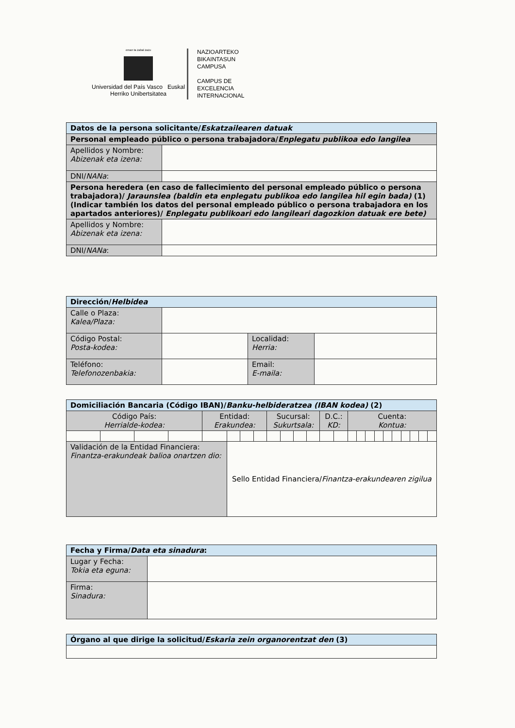eman ta zabal zazu
Universidad del País Vasco Euskal Herriko Unibertsitatea
NAZIOARTEKO
BIKAINTASUN
CAMPUSA
CAMPUS DE
EXCELENCIA
INTERNACIONAL
| Datos de la persona solicitante/ Eskatzailearen datuak | |
| --- | --- |
| Personal empleado público o persona trabajadora/ Enplegatu publikoa edo langilea | |
| Apellidos y Nombre: Abizenak eta izena: | |
| DNI/ NANa : | |
| Persona heredera (en caso de fallecimiento del personal empleado público o persona trabajadora)/ Jaraunslea (baldin eta enplegatu publikoa edo langilea hil egin bada) (1) (Indicar también los datos del personal empleado público o persona trabajadora en los apartados anteriores)/ Enplegatu publikoari edo langileari dagozkion datuak ere bete) | |
| Apellidos y Nombre: Abizenak eta izena: | |
| DNI/ NANa : | |
| Dirección/ Helbidea | | | |
| --- | --- | --- | --- |
| Calle o Plaza: Kalea/Plaza: | | | |
| Código Postal: Posta-kodea: | | Localidad: Herria: | |
| Teléfono: Telefonozenbakia: | | Email: E-maila: | |
| Domiciliación Bancaria (Código IBAN)/ Banku-helbideratzea (IBAN kodea) (2) | | | | | | | | | | | | | | | | | | | | | | | |
| --- | --- | --- | --- | --- | --- | --- | --- | --- | --- | --- | --- | --- | --- | --- | --- | --- | --- | --- | --- | --- | --- | --- | --- |
| Código País: Herrialde-kodea: | | | | Entidad: Erakundea: | | | | Sucursal: Sukurtsala: | | | | D.C.: KD: | | Cuenta: Kontua: | | | | | | | | | |
| Validación de la Entidad Financiera: Finantza-erakundeak balioa onartzen dio: | | | | | Sello Entidad Financiera/ Finantza-erakundearen zigilua | | | | | | | | | | | | | | | | | | |
| Fecha y Firma/ Data eta sinadura : | |
| --- | --- |
| Lugar y Fecha: Tokia eta eguna: | |
| Firma: Sinadura: | |
| Órgano al que dirige la solicitud/ Eskaria zein organorentzat den (3) |
| --- |